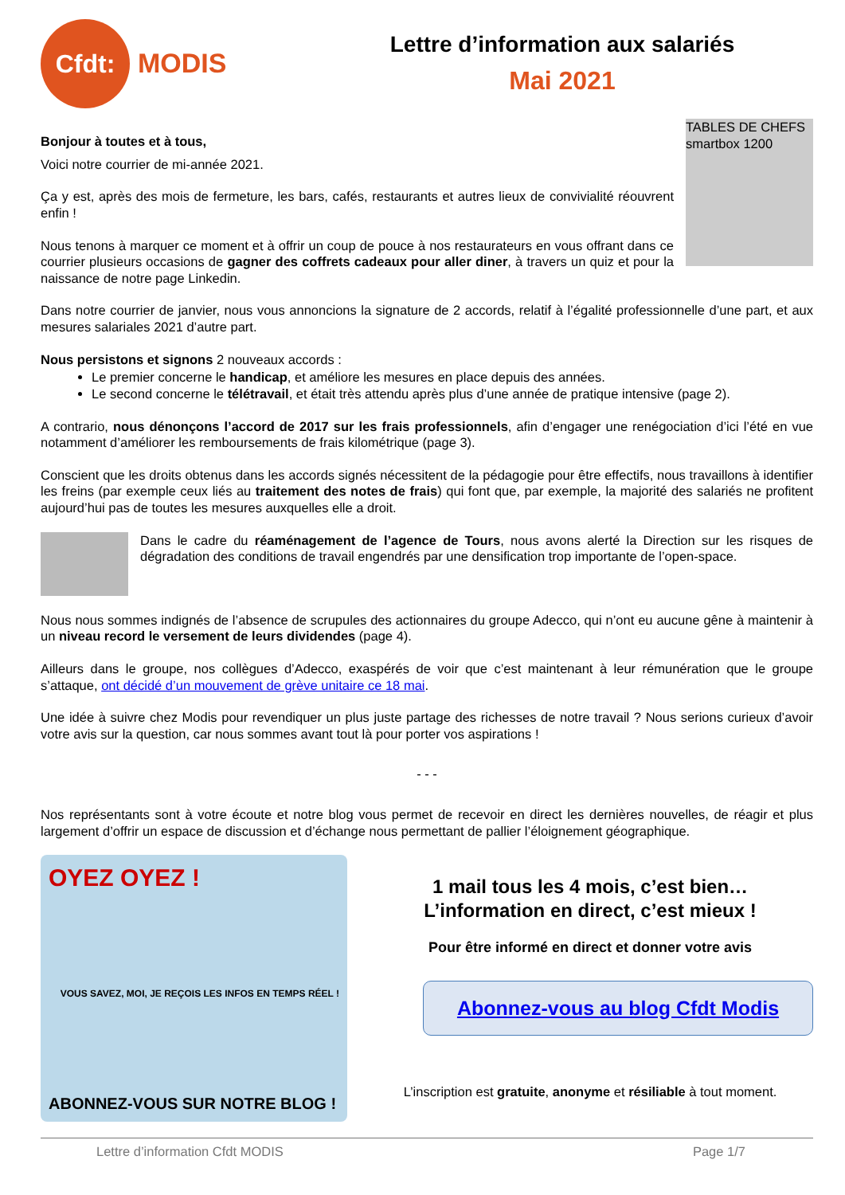Cfdt:
MODIS
Lettre d’information aux salariés
Mai 2021
TABLES DE CHEFS smartbox 1200
Bonjour à toutes et à tous,
Voici notre courrier de mi-année 2021.
Ça y est, après des mois de fermeture, les bars, cafés, restaurants et autres lieux de convivialité réouvrent enfin !
Nous tenons à marquer ce moment et à offrir un coup de pouce à nos restaurateurs en vous offrant dans ce courrier plusieurs occasions de gagner des coffrets cadeaux pour aller diner, à travers un quiz et pour la naissance de notre page Linkedin.
Dans notre courrier de janvier, nous vous annoncions la signature de 2 accords, relatif à l’égalité professionnelle d’une part, et aux mesures salariales 2021 d’autre part.
Nous persistons et signons 2 nouveaux accords :
Le premier concerne le handicap, et améliore les mesures en place depuis des années.
Le second concerne le télétravail, et était très attendu après plus d’une année de pratique intensive (page 2).
A contrario, nous dénonçons l’accord de 2017 sur les frais professionnels, afin d’engager une renégociation d’ici l’été en vue notamment d’améliorer les remboursements de frais kilométrique (page 3).
Conscient que les droits obtenus dans les accords signés nécessitent de la pédagogie pour être effectifs, nous travaillons à identifier les freins (par exemple ceux liés au traitement des notes de frais) qui font que, par exemple, la majorité des salariés ne profitent aujourd’hui pas de toutes les mesures auxquelles elle a droit.
Dans le cadre du réaménagement de l’agence de Tours, nous avons alerté la Direction sur les risques de dégradation des conditions de travail engendrés par une densification trop importante de l’open-space.
Nous nous sommes indignés de l’absence de scrupules des actionnaires du groupe Adecco, qui n’ont eu aucune gêne à maintenir à un niveau record le versement de leurs dividendes (page 4).
Ailleurs dans le groupe, nos collègues d’Adecco, exaspérés de voir que c’est maintenant à leur rémunération que le groupe s’attaque, ont décidé d’un mouvement de grève unitaire ce 18 mai.
Une idée à suivre chez Modis pour revendiquer un plus juste partage des richesses de notre travail ? Nous serions curieux d’avoir votre avis sur la question, car nous sommes avant tout là pour porter vos aspirations !
- - -
Nos représentants sont à votre écoute et notre blog vous permet de recevoir en direct les dernières nouvelles, de réagir et plus largement d’offrir un espace de discussion et d’échange nous permettant de pallier l’éloignement géographique.
OYEZ OYEZ !
VOUS SAVEZ, MOI, JE REÇOIS LES INFOS EN TEMPS RÉEL !
ABONNEZ-VOUS SUR NOTRE BLOG !
1 mail tous les 4 mois, c’est bien…
L’information en direct, c’est mieux !
Pour être informé en direct et donner votre avis
Abonnez-vous au blog Cfdt Modis
L’inscription est gratuite, anonyme et résiliable à tout moment.
Lettre d’information Cfdt MODIS Page 1/7